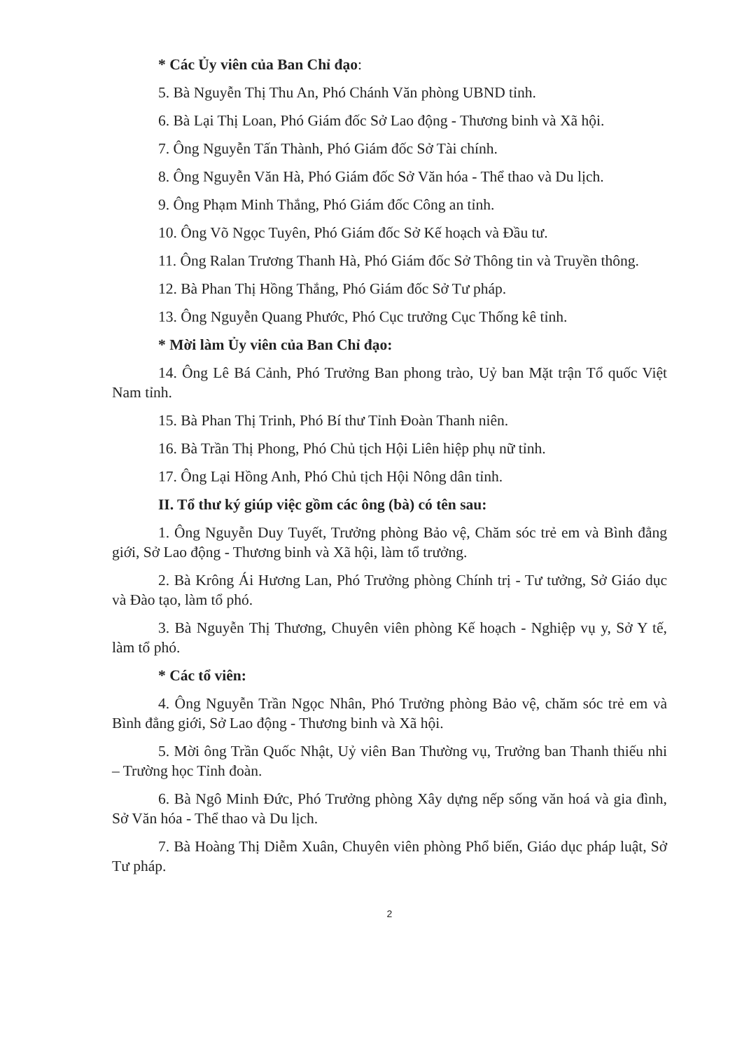* Các Ủy viên của Ban Chỉ đạo:
5. Bà Nguyễn Thị Thu An, Phó Chánh Văn phòng UBND tỉnh.
6. Bà Lại Thị Loan, Phó Giám đốc Sở Lao động - Thương binh và Xã hội.
7. Ông Nguyễn Tấn Thành, Phó Giám đốc Sở Tài chính.
8. Ông Nguyễn Văn Hà, Phó Giám đốc Sở Văn hóa - Thể thao và Du lịch.
9. Ông Phạm Minh Thắng, Phó Giám đốc Công an tỉnh.
10. Ông Võ Ngọc Tuyên, Phó Giám đốc Sở Kế hoạch và Đầu tư.
11. Ông Ralan Trương Thanh Hà, Phó Giám đốc Sở Thông tin và Truyền thông.
12. Bà Phan Thị Hồng Thắng, Phó Giám đốc Sở Tư pháp.
13. Ông Nguyễn Quang Phước, Phó Cục trưởng Cục Thống kê tỉnh.
* Mời làm Ủy viên của Ban Chỉ đạo:
14. Ông Lê Bá Cảnh, Phó Trưởng Ban phong trào, Uỷ ban Mặt trận Tổ quốc Việt Nam tỉnh.
15. Bà Phan Thị Trinh, Phó Bí thư Tỉnh Đoàn Thanh niên.
16. Bà Trần Thị Phong, Phó Chủ tịch Hội Liên hiệp phụ nữ tỉnh.
17. Ông Lại Hồng Anh, Phó Chủ tịch Hội Nông dân tỉnh.
II. Tổ thư ký giúp việc gồm các ông (bà) có tên sau:
1. Ông Nguyễn Duy Tuyết, Trưởng phòng Bảo vệ, Chăm sóc trẻ em và Bình đẳng giới, Sở Lao động - Thương binh và Xã hội, làm tổ trưởng.
2. Bà Krông Ái Hương Lan, Phó Trưởng phòng Chính trị - Tư tưởng, Sở Giáo dục và Đào tạo, làm tổ phó.
3. Bà Nguyễn Thị Thương, Chuyên viên phòng Kế hoạch - Nghiệp vụ y, Sở Y tế, làm tổ phó.
* Các tổ viên:
4. Ông Nguyễn Trần Ngọc Nhân, Phó Trưởng phòng Bảo vệ, chăm sóc trẻ em và Bình đẳng giới, Sở Lao động - Thương binh và Xã hội.
5. Mời ông Trần Quốc Nhật, Uỷ viên Ban Thường vụ, Trưởng ban Thanh thiếu nhi – Trường học Tỉnh đoàn.
6. Bà Ngô Minh Đức, Phó Trưởng phòng Xây dựng nếp sống văn hoá và gia đình, Sở Văn hóa - Thể thao và Du lịch.
7. Bà Hoàng Thị Diễm Xuân, Chuyên viên phòng Phổ biến, Giáo dục pháp luật, Sở Tư pháp.
2